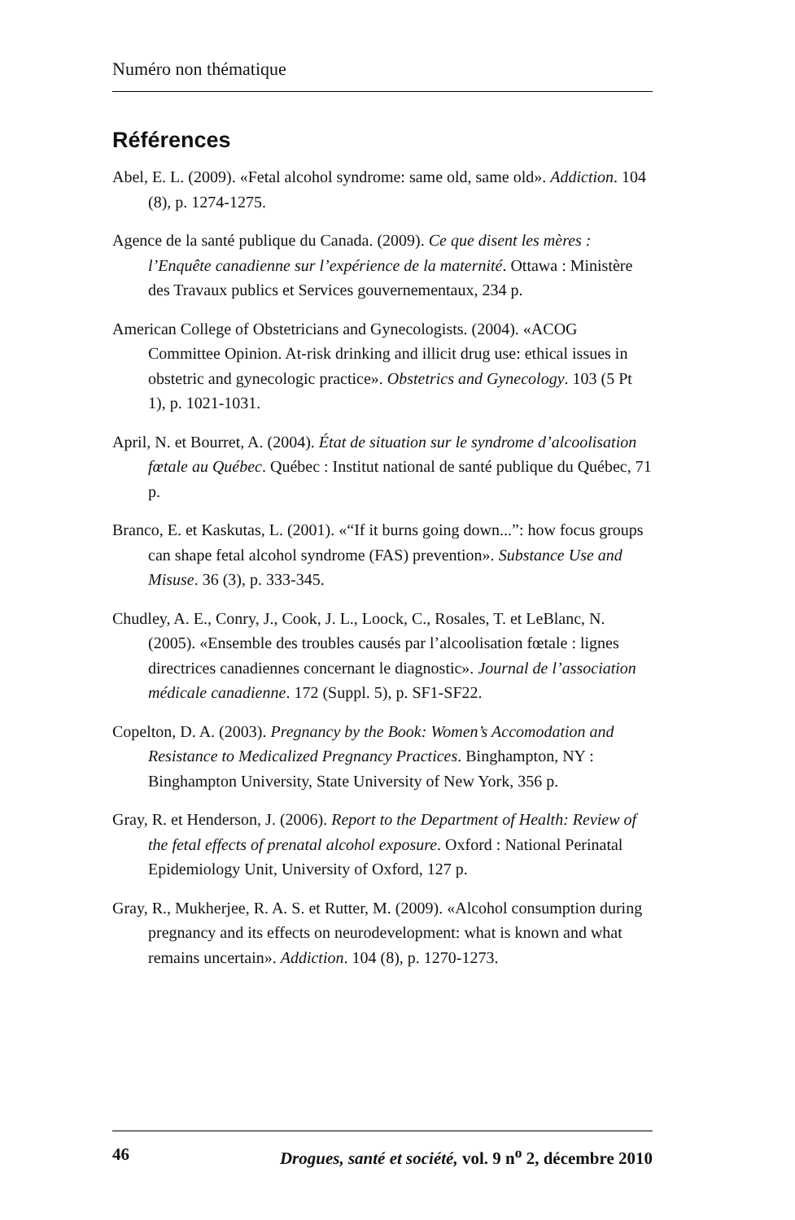Numéro non thématique
Références
Abel, E. L. (2009). «Fetal alcohol syndrome: same old, same old». Addiction. 104 (8), p. 1274-1275.
Agence de la santé publique du Canada. (2009). Ce que disent les mères : l’Enquête canadienne sur l’expérience de la maternité. Ottawa : Ministère des Travaux publics et Services gouvernementaux, 234 p.
American College of Obstetricians and Gynecologists. (2004). «ACOG Committee Opinion. At-risk drinking and illicit drug use: ethical issues in obstetric and gynecologic practice». Obstetrics and Gynecology. 103 (5 Pt 1), p. 1021-1031.
April, N. et Bourret, A. (2004). État de situation sur le syndrome d’alcoolisation fœtale au Québec. Québec : Institut national de santé publique du Québec, 71 p.
Branco, E. et Kaskutas, L. (2001). «“If it burns going down...”: how focus groups can shape fetal alcohol syndrome (FAS) prevention». Substance Use and Misuse. 36 (3), p. 333-345.
Chudley, A. E., Conry, J., Cook, J. L., Loock, C., Rosales, T. et LeBlanc, N. (2005). «Ensemble des troubles causés par l’alcoolisation fœtale : lignes directrices canadiennes concernant le diagnostic». Journal de l’association médicale canadienne. 172 (Suppl. 5), p. SF1-SF22.
Copelton, D. A. (2003). Pregnancy by the Book: Women’s Accomodation and Resistance to Medicalized Pregnancy Practices. Binghampton, NY : Binghampton University, State University of New York, 356 p.
Gray, R. et Henderson, J. (2006). Report to the Department of Health: Review of the fetal effects of prenatal alcohol exposure. Oxford : National Perinatal Epidemiology Unit, University of Oxford, 127 p.
Gray, R., Mukherjee, R. A. S. et Rutter, M. (2009). «Alcohol consumption during pregnancy and its effects on neurodevelopment: what is known and what remains uncertain». Addiction. 104 (8), p. 1270-1273.
46 Drogues, santé et société, vol. 9 n<sup>o</sup> 2, décembre 2010